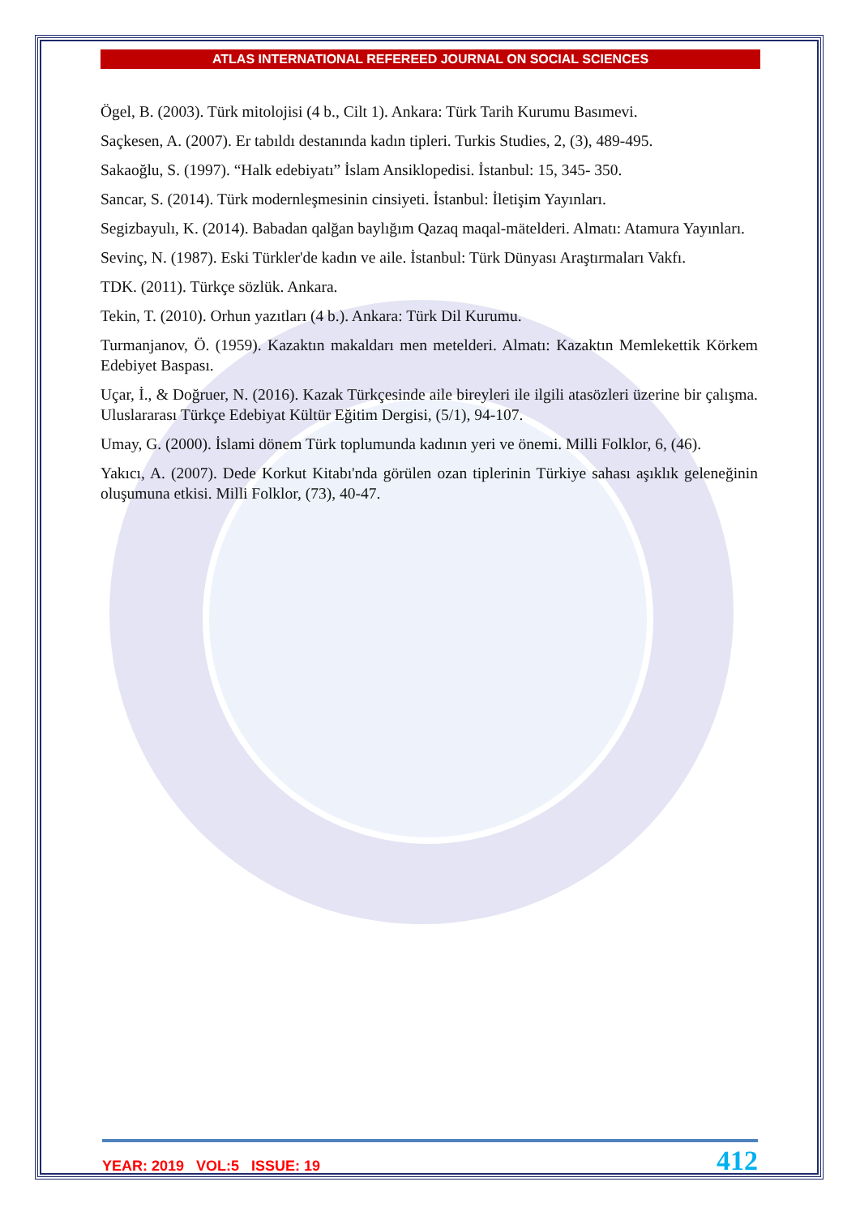ATLAS INTERNATIONAL REFEREED JOURNAL ON SOCIAL SCIENCES
Ögel, B. (2003). Türk mitolojisi (4 b., Cilt 1). Ankara: Türk Tarih Kurumu Basımevi.
Saçkesen, A. (2007). Er tabıldı destanında kadın tipleri. Turkis Studies, 2, (3), 489-495.
Sakaoğlu, S. (1997). “Halk edebiyatı” İslam Ansiklopedisi. İstanbul: 15, 345- 350.
Sancar, S. (2014). Türk modernleşmesinin cinsiyeti. İstanbul: İletişim Yayınları.
Segizbayulı, K. (2014). Babadan qalğan baylığım Qazaq maqal-mätelderi. Almatı: Atamura Yayınları.
Sevinç, N. (1987). Eski Türkler'de kadın ve aile. İstanbul: Türk Dünyası Araştırmaları Vakfı.
TDK. (2011). Türkçe sözlük. Ankara.
Tekin, T. (2010). Orhun yazıtları (4 b.). Ankara: Türk Dil Kurumu.
Turmanjanov, Ö. (1959). Kazaktın makaldarı men metelderi. Almatı: Kazaktın Memlekettik Körkem Edebiyet Baspası.
Uçar, İ., & Doğruer, N. (2016). Kazak Türkçesinde aile bireyleri ile ilgili atasözleri üzerine bir çalışma. Uluslararası Türkçe Edebiyat Kültür Eğitim Dergisi, (5/1), 94-107.
Umay, G. (2000). İslami dönem Türk toplumunda kadının yeri ve önemi. Milli Folklor, 6, (46).
Yakıcı, A. (2007). Dede Korkut Kitabı'nda görülen ozan tiplerinin Türkiye sahası aşıklık geleneğinin oluşumuna etkisi. Milli Folklor, (73), 40-47.
YEAR: 2019 VOL:5 ISSUE: 19 412